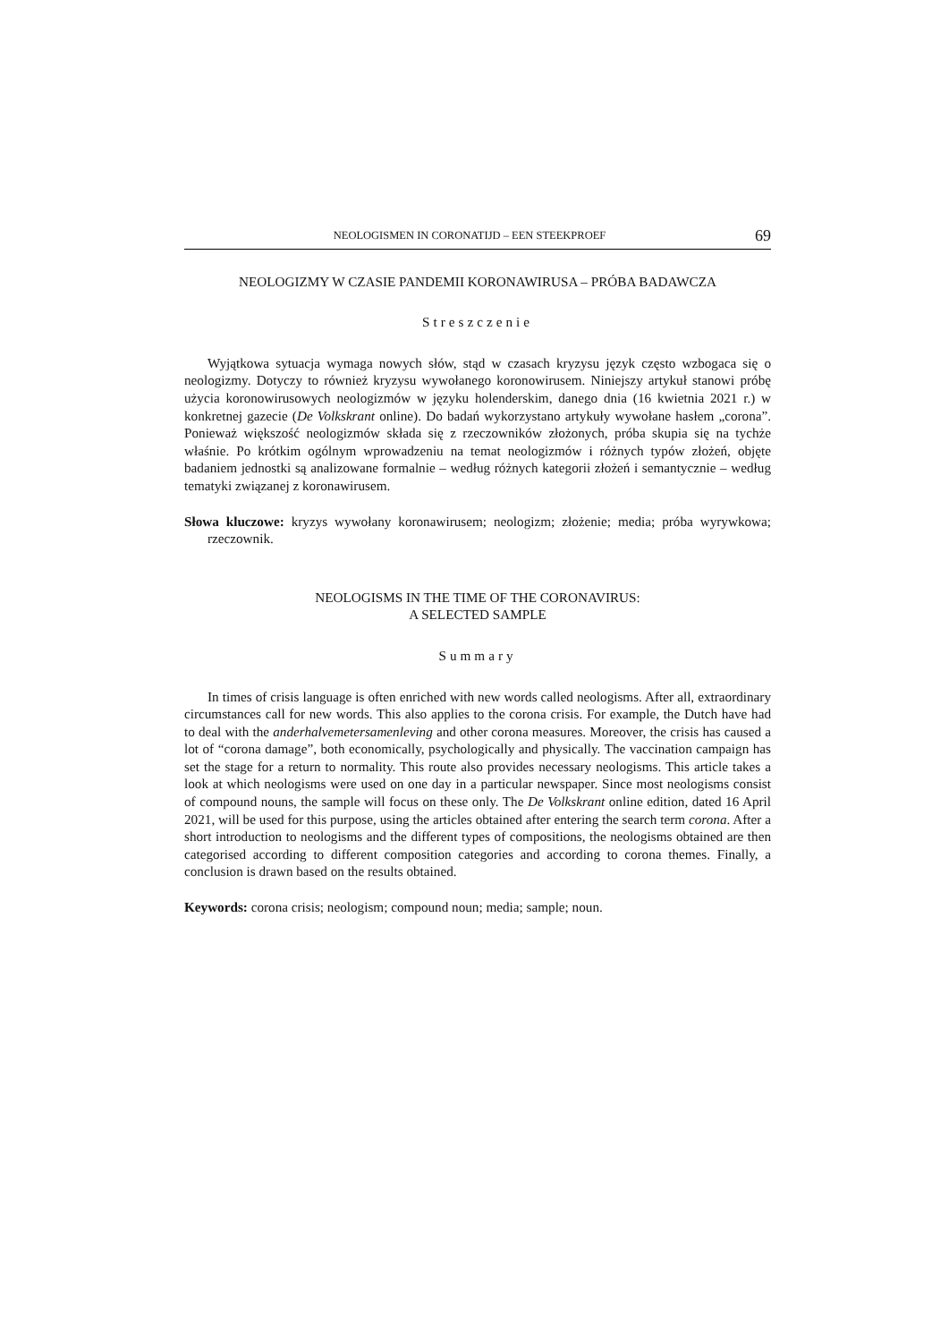NEOLOGISMEN IN CORONATIJD – EEN STEEKPROEF 69
NEOLOGIZMY W CZASIE PANDEMII KORONAWIRUSA – PRÓBA BADAWCZA
Streszczenie
Wyjątkowa sytuacja wymaga nowych słów, stąd w czasach kryzysu język często wzbogaca się o neologizmy. Dotyczy to również kryzysu wywołanego koronowirusem. Niniejszy artykuł stanowi próbę użycia koronowirusowych neologizmów w języku holenderskim, danego dnia (16 kwietnia 2021 r.) w konkretnej gazecie (De Volkskrant online). Do badań wykorzystano artykuły wywołane hasłem „corona”. Ponieważ większość neologizmów składa się z rzeczowników złożonych, próba skupia się na tychże właśnie. Po krótkim ogólnym wprowadzeniu na temat neologizmów i różnych typów złożeń, objęte badaniem jednostki są analizowane formalnie – według różnych kategorii złożeń i semantycznie – według tematyki związanej z koronawirusem.
Słowa kluczowe: kryzys wywołany koronawirusem; neologizm; złożenie; media; próba wyrywkowa; rzeczownik.
NEOLOGISMS IN THE TIME OF THE CORONAVIRUS:
A SELECTED SAMPLE
Summary
In times of crisis language is often enriched with new words called neologisms. After all, extraordinary circumstances call for new words. This also applies to the corona crisis. For example, the Dutch have had to deal with the anderhalvemetersamenleving and other corona measures. Moreover, the crisis has caused a lot of “corona damage”, both economically, psychologically and physically. The vaccination campaign has set the stage for a return to normality. This route also provides necessary neologisms. This article takes a look at which neologisms were used on one day in a particular newspaper. Since most neologisms consist of compound nouns, the sample will focus on these only. The De Volkskrant online edition, dated 16 April 2021, will be used for this purpose, using the articles obtained after entering the search term corona. After a short introduction to neologisms and the different types of compositions, the neologisms obtained are then categorised according to different composition categories and according to corona themes. Finally, a conclusion is drawn based on the results obtained.
Keywords: corona crisis; neologism; compound noun; media; sample; noun.